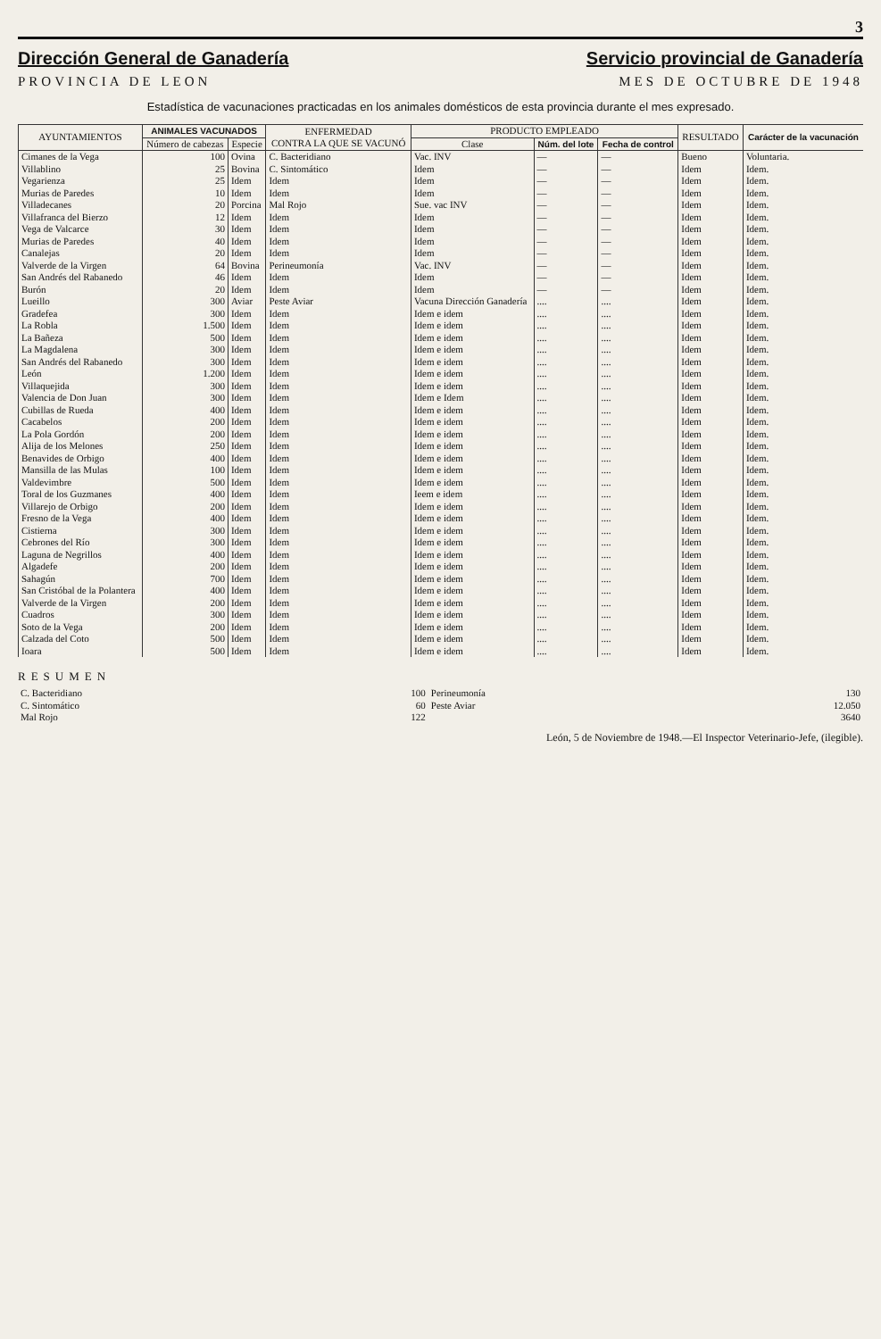3
Dirección General de Ganadería
PROVINCIA DE LEON
Servicio provincial de Ganadería
MES DE OCTUBRE DE 1948
Estadística de vacunaciones practicadas en los animales domésticos de esta provincia durante el mes expresado.
| AYUNTAMIENTOS | ANIMALES VACUNADOS | | ENFERMEDAD CONTRA LA QUE SE VACUNÓ | PRODUCTO EMPLEADO | | | RESULTADO | Carácter de la vacunación |
| --- | --- | --- | --- | --- | --- | --- | --- | --- |
| | Número de cabezas | Especie | | Clase | Núm. del lote | Fecha de control | | |
| Cimanes de la Vega | 100 | Ovina | C. Bacteridiano | Vac. INV | — | — | Bueno | Voluntaria. |
| Villablino | 25 | Bovina | C. Sintomático | Idem | — | — | Idem | Idem. |
| Vegarienza | 25 | Idem | Idem | Idem | — | — | Idem | Idem. |
| Murias de Paredes | 10 | Idem | Idem | Idem | — | — | Idem | Idem. |
| Villadecanes | 20 | Porcina | Mal Rojo | Sue. vac INV | — | — | Idem | Idem. |
| Villafranca del Bierzo | 12 | Idem | Idem | Idem | — | — | Idem | Idem. |
| Vega de Valcarce | 30 | Idem | Idem | Idem | — | — | Idem | Idem. |
| Murias de Paredes | 40 | Idem | Idem | Idem | — | — | Idem | Idem. |
| Canalejas | 20 | Idem | Idem | Idem | — | — | Idem | Idem. |
| Valverde de la Virgen | 64 | Bovina | Perineumonía | Vac. INV | — | — | Idem | Idem. |
| San Andrés del Rabanedo | 46 | Idem | Idem | Idem | — | — | Idem | Idem. |
| Burón | 20 | Idem | Idem | Idem | — | — | Idem | Idem. |
| Lueillo | 300 | Aviar | Peste Aviar | Vacuna Dirección Ganadería | .... | .... | Idem | Idem. |
| Gradefea | 300 | Idem | Idem | Idem e idem | .... | .... | Idem | Idem. |
| La Robla | 1.500 | Idem | Idem | Idem e idem | .... | .... | Idem | Idem. |
| La Bañeza | 500 | Idem | Idem | Idem e idem | .... | .... | Idem | Idem. |
| La Magdalena | 300 | Idem | Idem | Idem e idem | .... | .... | Idem | Idem. |
| San Andrés del Rabanedo | 300 | Idem | Idem | Idem e idem | .... | .... | Idem | Idem. |
| León | 1.200 | Idem | Idem | Idem e idem | .... | .... | Idem | Idem. |
| Villaquejida | 300 | Idem | Idem | Idem e idem | .... | .... | Idem | Idem. |
| Valencia de Don Juan | 300 | Idem | Idem | Idem e Idem | .... | .... | Idem | Idem. |
| Cubillas de Rueda | 400 | Idem | Idem | Idem e idem | .... | .... | Idem | Idem. |
| Cacabelos | 200 | Idem | Idem | Idem e idem | .... | .... | Idem | Idem. |
| La Pola Gordón | 200 | Idem | Idem | Idem e idem | .... | .... | Idem | Idem. |
| Alija de los Melones | 250 | Idem | Idem | Idem e idem | .... | .... | Idem | Idem. |
| Benavides de Orbigo | 400 | Idem | Idem | Idem e idem | .... | .... | Idem | Idem. |
| Mansilla de las Mulas | 100 | Idem | Idem | Idem e idem | .... | .... | Idem | Idem. |
| Valdevimbre | 500 | Idem | Idem | Idem e idem | .... | .... | Idem | Idem. |
| Toral de los Guzmanes | 400 | Idem | Idem | Ieem e idem | .... | .... | Idem | Idem. |
| Villarejo de Orbigo | 200 | Idem | Idem | Idem e idem | .... | .... | Idem | Idem. |
| Fresno de la Vega | 400 | Idem | Idem | Idem e idem | .... | .... | Idem | Idem. |
| Cistierna | 300 | Idem | Idem | Idem e idem | .... | .... | Idem | Idem. |
| Cebrones del Río | 300 | Idem | Idem | Idem e idem | .... | .... | Idem | Idem. |
| Laguna de Negrillos | 400 | Idem | Idem | Idem e idem | .... | .... | Idem | Idem. |
| Algadefe | 200 | Idem | Idem | Idem e idem | .... | .... | Idem | Idem. |
| Sahagún | 700 | Idem | Idem | Idem e idem | .... | .... | Idem | Idem. |
| San Cristóbal de la Polantera | 400 | Idem | Idem | Idem e idem | .... | .... | Idem | Idem. |
| Valverde de la Virgen | 200 | Idem | Idem | Idem e idem | .... | .... | Idem | Idem. |
| Cuadros | 300 | Idem | Idem | Idem e idem | .... | .... | Idem | Idem. |
| Soto de la Vega | 200 | Idem | Idem | Idem e idem | .... | .... | Idem | Idem. |
| Calzada del Coto | 500 | Idem | Idem | Idem e idem | .... | .... | Idem | Idem. |
| Ioara | 500 | Idem | Idem | Idem e idem | .... | .... | Idem | Idem. |
RESUMEN
| C. Bacteridiano | 100 | Perineumonía | 130 |
| C. Sintomático | 60 | Peste Aviar | 12.050 |
| Mal Rojo | 122 | | 3640 |
León, 5 de Noviembre de 1948.—El Inspector Veterinario-Jefe, (ilegible).